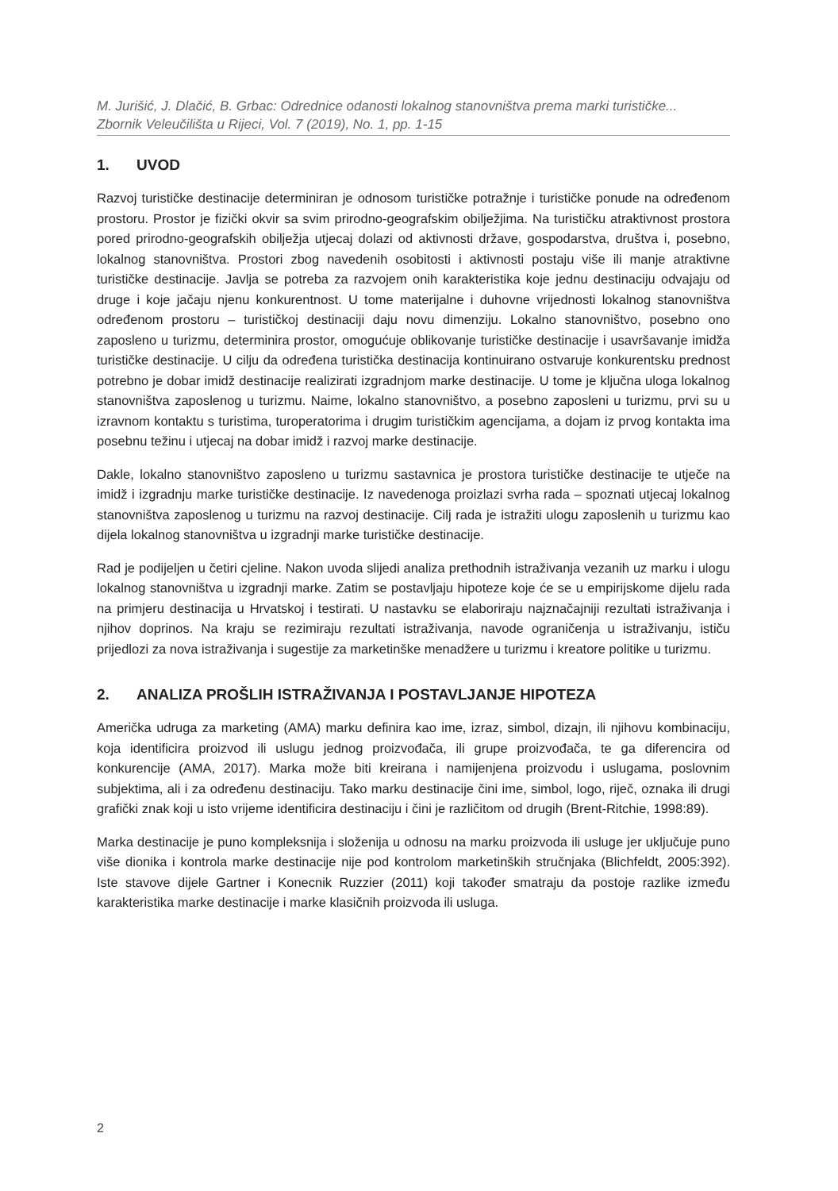M. Jurišić, J. Dlačić, B. Grbac: Odrednice odanosti lokalnog stanovništva prema marki turističke...
Zbornik Veleučilišta u Rijeci, Vol. 7 (2019), No. 1, pp. 1-15
1. UVOD
Razvoj turističke destinacije determiniran je odnosom turističke potražnje i turističke ponude na određenom prostoru. Prostor je fizički okvir sa svim prirodno-geografskim obilježjima. Na turističku atraktivnost prostora pored prirodno-geografskih obilježja utjecaj dolazi od aktivnosti države, gospodarstva, društva i, posebno, lokalnog stanovništva. Prostori zbog navedenih osobitosti i aktivnosti postaju više ili manje atraktivne turističke destinacije. Javlja se potreba za razvojem onih karakteristika koje jednu destinaciju odvajaju od druge i koje jačaju njenu konkurentnost. U tome materijalne i duhovne vrijednosti lokalnog stanovništva određenom prostoru – turističkoj destinaciji daju novu dimenziju. Lokalno stanovništvo, posebno ono zaposleno u turizmu, determinira prostor, omogućuje oblikovanje turističke destinacije i usavršavanje imidža turističke destinacije. U cilju da određena turistička destinacija kontinuirano ostvaruje konkurentsku prednost potrebno je dobar imidž destinacije realizirati izgradnjom marke destinacije. U tome je ključna uloga lokalnog stanovništva zaposlenog u turizmu. Naime, lokalno stanovništvo, a posebno zaposleni u turizmu, prvi su u izravnom kontaktu s turistima, turoperatorima i drugim turističkim agencijama, a dojam iz prvog kontakta ima posebnu težinu i utjecaj na dobar imidž i razvoj marke destinacije.
Dakle, lokalno stanovništvo zaposleno u turizmu sastavnica je prostora turističke destinacije te utječe na imidž i izgradnju marke turističke destinacije. Iz navedenoga proizlazi svrha rada – spoznati utjecaj lokalnog stanovništva zaposlenog u turizmu na razvoj destinacije. Cilj rada je istražiti ulogu zaposlenih u turizmu kao dijela lokalnog stanovništva u izgradnji marke turističke destinacije.
Rad je podijeljen u četiri cjeline. Nakon uvoda slijedi analiza prethodnih istraživanja vezanih uz marku i ulogu lokalnog stanovništva u izgradnji marke. Zatim se postavljaju hipoteze koje će se u empirijskome dijelu rada na primjeru destinacija u Hrvatskoj i testirati. U nastavku se elaboriraju najznačajniji rezultati istraživanja i njihov doprinos. Na kraju se rezimiraju rezultati istraživanja, navode ograničenja u istraživanju, ističu prijedlozi za nova istraživanja i sugestije za marketinške menadžere u turizmu i kreatore politike u turizmu.
2. ANALIZA PROŠLIH ISTRAŽIVANJA I POSTAVLJANJE HIPOTEZA
Američka udruga za marketing (AMA) marku definira kao ime, izraz, simbol, dizajn, ili njihovu kombinaciju, koja identificira proizvod ili uslugu jednog proizvođača, ili grupe proizvođača, te ga diferencira od konkurencije (AMA, 2017). Marka može biti kreirana i namijenjena proizvodu i uslugama, poslovnim subjektima, ali i za određenu destinaciju. Tako marku destinacije čini ime, simbol, logo, riječ, oznaka ili drugi grafički znak koji u isto vrijeme identificira destinaciju i čini je različitom od drugih (Brent-Ritchie, 1998:89).
Marka destinacije je puno kompleksnija i složenija u odnosu na marku proizvoda ili usluge jer uključuje puno više dionika i kontrola marke destinacije nije pod kontrolom marketinških stručnjaka (Blichfeldt, 2005:392). Iste stavove dijele Gartner i Konecnik Ruzzier (2011) koji također smatraju da postoje razlike između karakteristika marke destinacije i marke klasičnih proizvoda ili usluga.
2